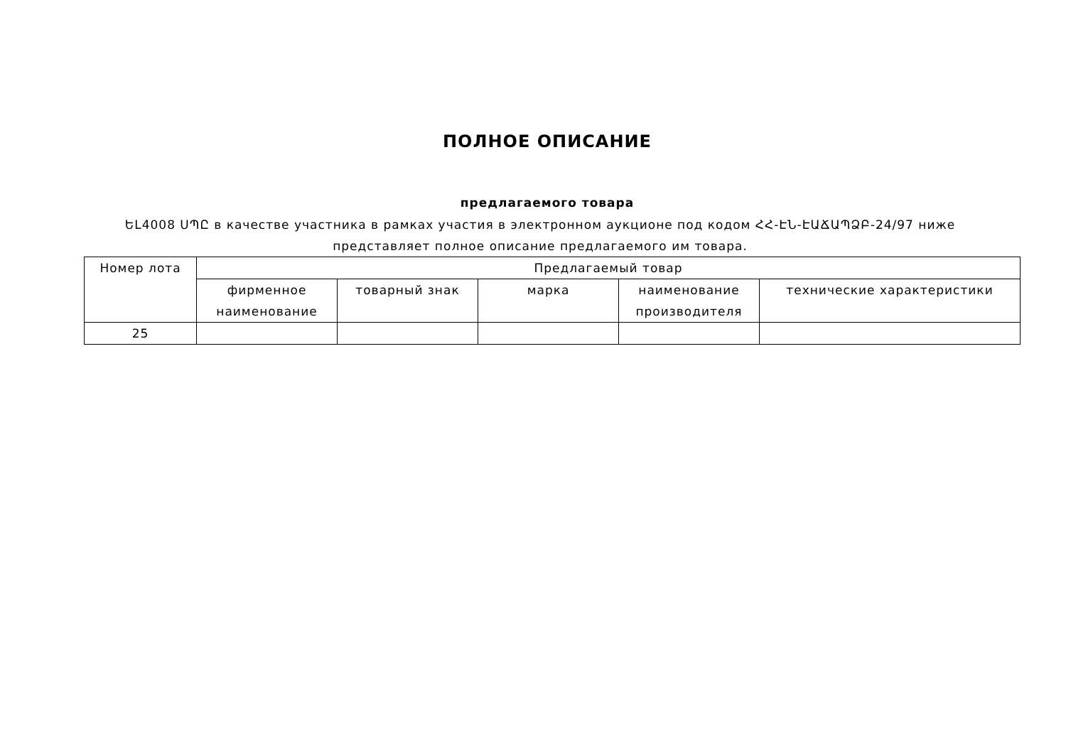ПОЛНОЕ ОПИСАНИЕ
предлагаемого товара
ԵL4008 ՍՊԸ в качестве участника в рамках участия в электронном аукционе под кодом ՀՀ-ԷՆ-ԷԱՃԱՊՁԲ-24/97 ниже представляет полное описание предлагаемого им товара.
| Номер лота | Предлагаемый товар | | | | |
| --- | --- | --- | --- | --- | --- |
| | фирменное наименование | товарный знак | марка | наименование производителя | технические характеристики |
| 25 | | | | | |